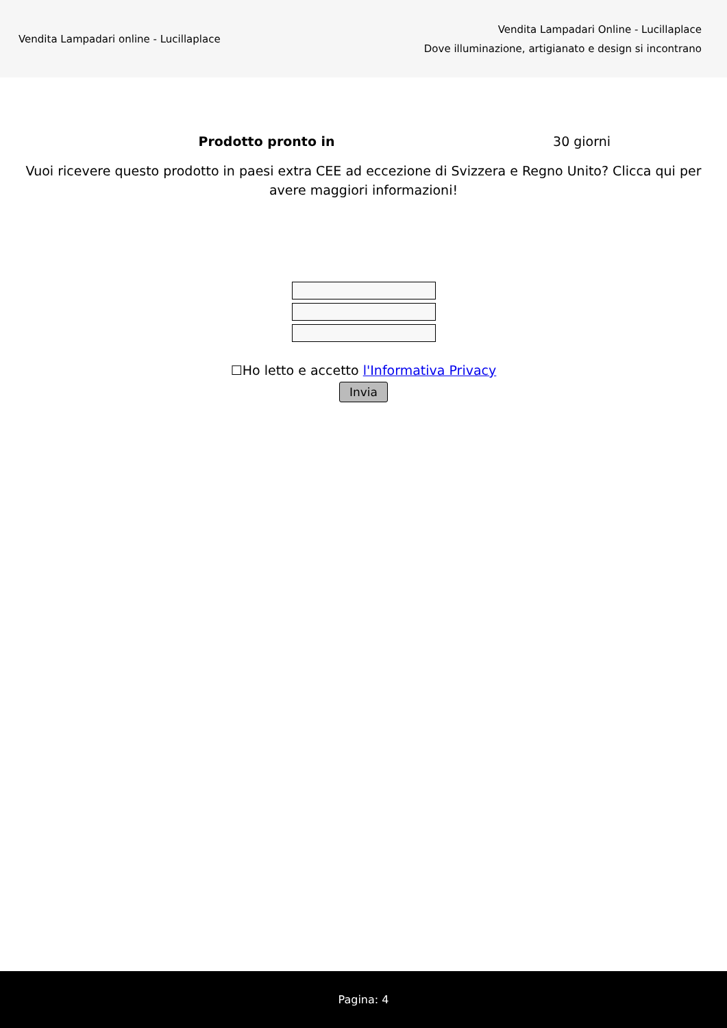Vendita Lampadari online - Lucillaplace
Vendita Lampadari Online - Lucillaplace
Dove illuminazione, artigianato e design si incontrano
| Prodotto pronto in | 30 giorni |
Vuoi ricevere questo prodotto in paesi extra CEE ad eccezione di Svizzera e Regno Unito? Clicca qui per avere maggiori informazioni!
☐Ho letto e accetto l'Informativa Privacy
Invia
Pagina: 4